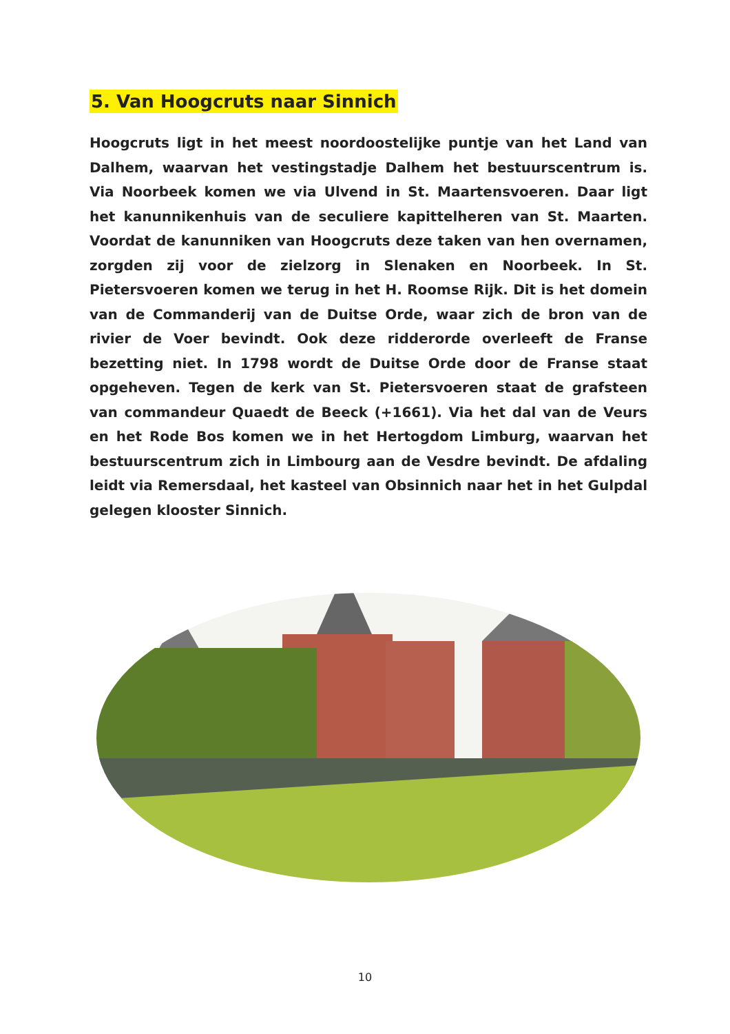5. Van Hoogcruts naar Sinnich
Hoogcruts ligt in het meest noordoostelijke puntje van het Land van Dalhem, waarvan het vestingstadje Dalhem het bestuurscentrum is. Via Noorbeek komen we via Ulvend in St. Maartensvoeren. Daar ligt het kanunnikenhuis van de seculiere kapittelheren van St. Maarten. Voordat de kanunniken van Hoogcruts deze taken van hen overnamen, zorgden zij voor de zielzorg in Slenaken en Noorbeek. In St. Pietersvoeren komen we terug in het H. Roomse Rijk. Dit is het domein van de Commanderij van de Duitse Orde, waar zich de bron van de rivier de Voer bevindt. Ook deze ridderorde overleeft de Franse bezetting niet. In 1798 wordt de Duitse Orde door de Franse staat opgeheven. Tegen de kerk van St. Pietersvoeren staat de grafsteen van commandeur Quaedt de Beeck (+1661). Via het dal van de Veurs en het Rode Bos komen we in het Hertogdom Limburg, waarvan het bestuurscentrum zich in Limbourg aan de Vesdre bevindt. De afdaling leidt via Remersdaal, het kasteel van Obsinnich naar het in het Gulpdal gelegen klooster Sinnich.
10